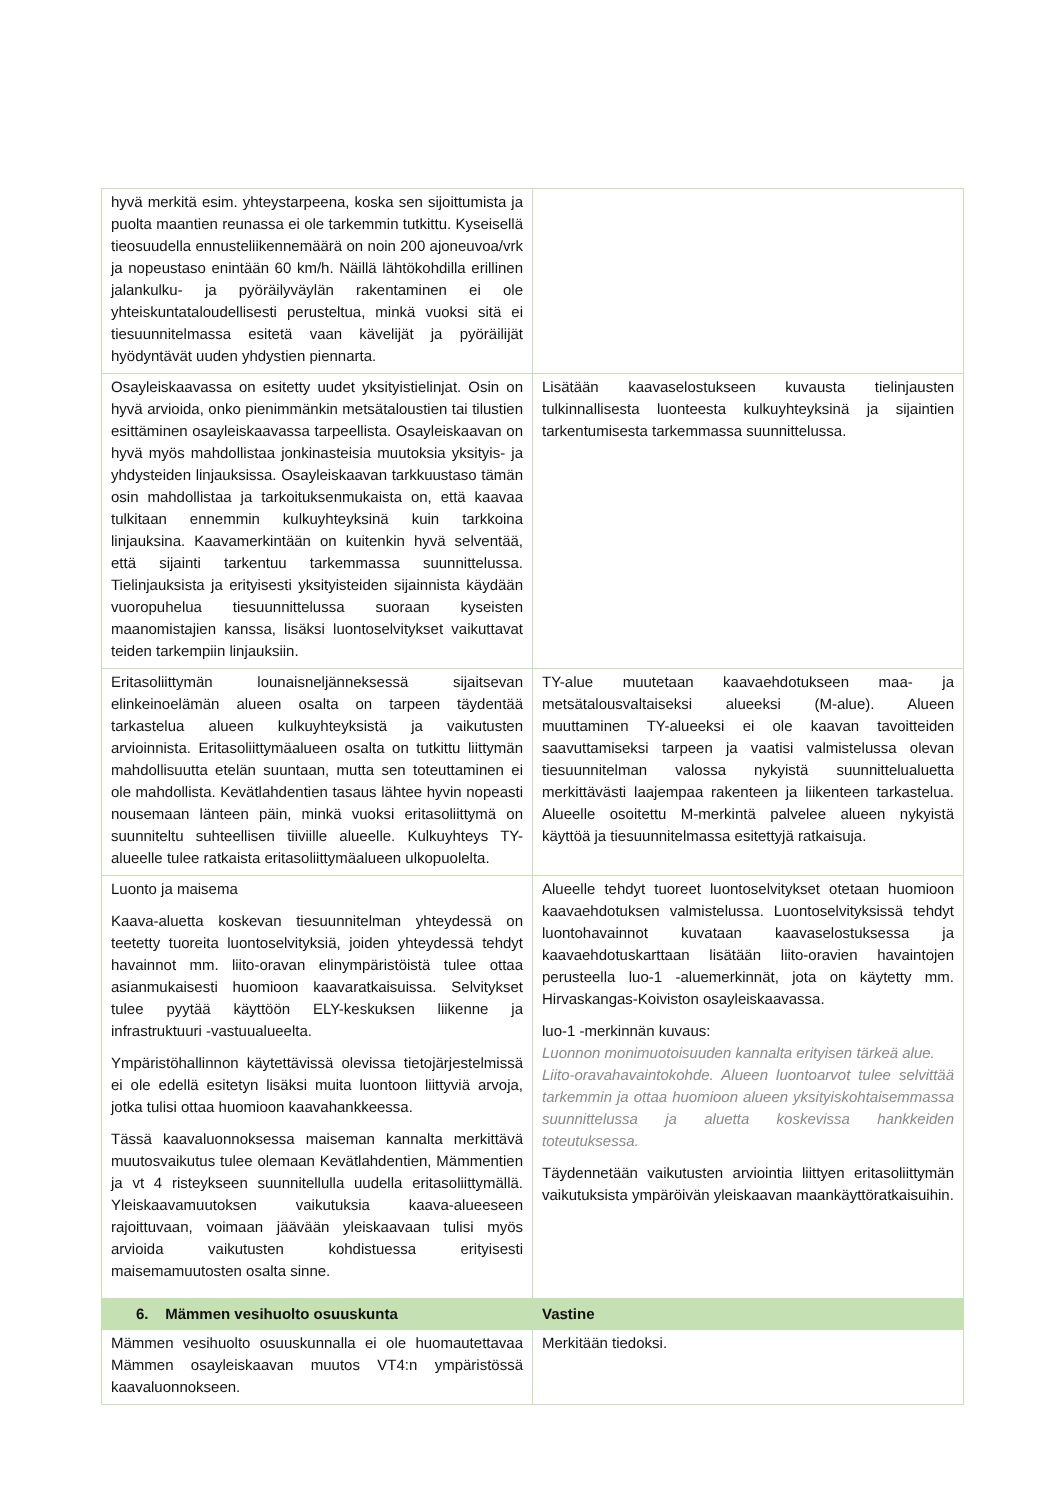| hyvä merkitä esim. yhteystarpeena, koska sen sijoittumista ja puolta maantien reunassa ei ole tarkemmin tutkittu. Kyseisellä tieosuudella ennusteliikennemäärä on noin 200 ajoneuvoa/vrk ja nopeustaso enintään 60 km/h. Näillä lähtökohdilla erillinen jalankulku- ja pyöräilyväylän rakentaminen ei ole yhteiskuntataloudellisesti perusteltua, minkä vuoksi sitä ei tiesuunnitelmassa esitetä vaan kävelijät ja pyöräilijät hyödyntävät uuden yhdystien piennarta. | |
| Osayleiskaavassa on esitetty uudet yksityistielinjat. Osin on hyvä arvioida, onko pienimmänkin metsätaloustien tai tilustien esittäminen osayleiskaavassa tarpeellista. Osayleiskaavan on hyvä myös mahdollistaa jonkinasteisia muutoksia yksityis- ja yhdysteiden linjauksissa. Osayleiskaavan tarkkuustaso tämän osin mahdollistaa ja tarkoituksenmukaista on, että kaavaa tulkitaan ennemmin kulkuyhteyksinä kuin tarkkoina linjauksina. Kaavamerkintään on kuitenkin hyvä selventää, että sijainti tarkentuu tarkemmassa suunnittelussa. Tielinjauksista ja erityisesti yksityisteiden sijainnista käydään vuoropuhelua tiesuunnittelussa suoraan kyseisten maanomistajien kanssa, lisäksi luontoselvitykset vaikuttavat teiden tarkempiin linjauksiin. | Lisätään kaavaselostukseen kuvausta tielinjausten tulkinnallisesta luonteesta kulkuyhteyksinä ja sijaintien tarkentumisesta tarkemmassa suunnittelussa. |
| Eritasoliittymän lounaisneljänneksessä sijaitsevan elinkeinoelämän alueen osalta on tarpeen täydentää tarkastelua alueen kulkuyhteyksistä ja vaikutusten arvioinnista. Eritasoliittymäalueen osalta on tutkittu liittymän mahdollisuutta etelän suuntaan, mutta sen toteuttaminen ei ole mahdollista. Kevätlahdentien tasaus lähtee hyvin nopeasti nousemaan länteen päin, minkä vuoksi eritasoliittymä on suunniteltu suhteellisen tiiviille alueelle. Kulkuyhteys TY-alueelle tulee ratkaista eritasoliittymäalueen ulkopuolelta. | TY-alue muutetaan kaavaehdotukseen maa- ja metsätalousvaltaiseksi alueeksi (M-alue). Alueen muuttaminen TY-alueeksi ei ole kaavan tavoitteiden saavuttamiseksi tarpeen ja vaatisi valmistelussa olevan tiesuunnitelman valossa nykyistä suunnittelualuetta merkittävästi laajempaa rakenteen ja liikenteen tarkastelua. Alueelle osoitettu M-merkintä palvelee alueen nykyistä käyttöä ja tiesuunnitelmassa esitettyjä ratkaisuja. |
| Luonto ja maisema Kaava-aluetta koskevan tiesuunnitelman yhteydessä on teetetty tuoreita luontoselvityksiä, joiden yhteydessä tehdyt havainnot mm. liito-oravan elinympäristöistä tulee ottaa asianmukaisesti huomioon kaavaratkaisuissa. Selvitykset tulee pyytää käyttöön ELY-keskuksen liikenne ja infrastruktuuri -vastuualueelta. Ympäristöhallinnon käytettävissä olevissa tietojärjestelmissä ei ole edellä esitetyn lisäksi muita luontoon liittyviä arvoja, jotka tulisi ottaa huomioon kaavahankkeessa. Tässä kaavaluonnoksessa maiseman kannalta merkittävä muutosvaikutus tulee olemaan Kevätlahdentien, Mämmentien ja vt 4 risteykseen suunnitellulla uudella eritasoliittymällä. Yleiskaavamuutoksen vaikutuksia kaava-alueeseen rajoittuvaan, voimaan jäävään yleiskaavaan tulisi myös arvioida vaikutusten kohdistuessa erityisesti maisemamuutosten osalta sinne. | Alueelle tehdyt tuoreet luontoselvitykset otetaan huomioon kaavaehdotuksen valmistelussa. Luontoselvityksissä tehdyt luontohavainnot kuvataan kaavaselostuksessa ja kaavaehdotuskarttaan lisätään liito-oravien havaintojen perusteella luo-1 -aluemerkinnät, jota on käytetty mm. Hirvaskangas-Koiviston osayleiskaavassa. luo-1 -merkinnän kuvaus: Luonnon monimuotoisuuden kannalta erityisen tärkeä alue. Liito-oravahavaintokohde. Alueen luontoarvot tulee selvittää tarkemmin ja ottaa huomioon alueen yksityiskohtaisemmassa suunnittelussa ja aluetta koskevissa hankkeiden toteutuksessa. Täydennetään vaikutusten arviointia liittyen eritasoliittymän vaikutuksista ympäröivän yleiskaavan maankäyttöratkaisuihin. |
| 6. Mämmen vesihuolto osuuskunta | Vastine |
| Mämmen vesihuolto osuuskunnalla ei ole huomautettavaa Mämmen osayleiskaavan muutos VT4:n ympäristössä kaavaluonnokseen. | Merkitään tiedoksi. |